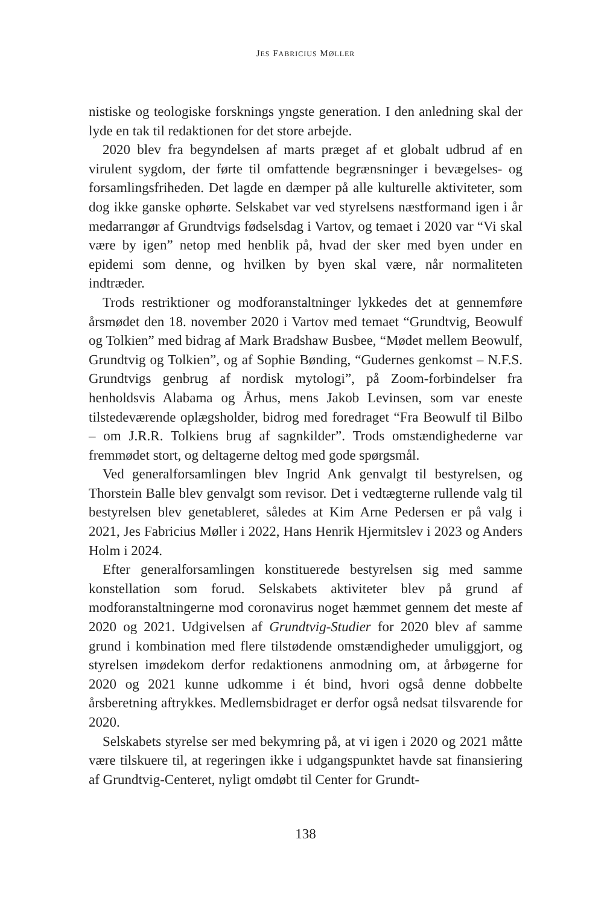JES FABRICIUS MØLLER
nistiske og teologiske forsknings yngste generation. I den anledning skal der lyde en tak til redaktionen for det store arbejde.
2020 blev fra begyndelsen af marts præget af et globalt udbrud af en virulent sygdom, der førte til omfattende begrænsninger i bevægelses- og forsamlingsfriheden. Det lagde en dæmper på alle kulturelle aktiviteter, som dog ikke ganske ophørte. Selskabet var ved styrelsens næstformand igen i år medarrangør af Grundtvigs fødselsdag i Vartov, og temaet i 2020 var “Vi skal være by igen” netop med henblik på, hvad der sker med byen under en epidemi som denne, og hvilken by byen skal være, når normaliteten indtræder.
Trods restriktioner og modforanstaltninger lykkedes det at gennemføre årsmødet den 18. november 2020 i Vartov med temaet “Grundtvig, Beowulf og Tolkien” med bidrag af Mark Bradshaw Busbee, “Mødet mellem Beowulf, Grundtvig og Tolkien”, og af Sophie Bønding, “Gudernes genkomst – N.F.S. Grundtvigs genbrug af nordisk mytologi”, på Zoom-forbindelser fra henholdsvis Alabama og Århus, mens Jakob Levinsen, som var eneste tilstedeværende oplægsholder, bidrog med foredraget “Fra Beowulf til Bilbo – om J.R.R. Tolkiens brug af sagnkilder”. Trods omstændighederne var fremmødet stort, og deltagerne deltog med gode spørgsmål.
Ved generalforsamlingen blev Ingrid Ank genvalgt til bestyrelsen, og Thorstein Balle blev genvalgt som revisor. Det i vedtægterne rullende valg til bestyrelsen blev genetableret, således at Kim Arne Pedersen er på valg i 2021, Jes Fabricius Møller i 2022, Hans Henrik Hjermitslev i 2023 og Anders Holm i 2024.
Efter generalforsamlingen konstituerede bestyrelsen sig med samme konstellation som forud. Selskabets aktiviteter blev på grund af modforanstaltningerne mod coronavirus noget hæmmet gennem det meste af 2020 og 2021. Udgivelsen af Grundtvig-Studier for 2020 blev af samme grund i kombination med flere tilstødende omstændigheder umuliggjort, og styrelsen imødekom derfor redaktionens anmodning om, at årbøgerne for 2020 og 2021 kunne udkomme i ét bind, hvori også denne dobbelte årsberetning aftrykkes. Medlemsbidraget er derfor også nedsat tilsvarende for 2020.
Selskabets styrelse ser med bekymring på, at vi igen i 2020 og 2021 måtte være tilskuere til, at regeringen ikke i udgangspunktet havde sat finansiering af Grundtvig-Centeret, nyligt omdøbt til Center for Grundt-
138